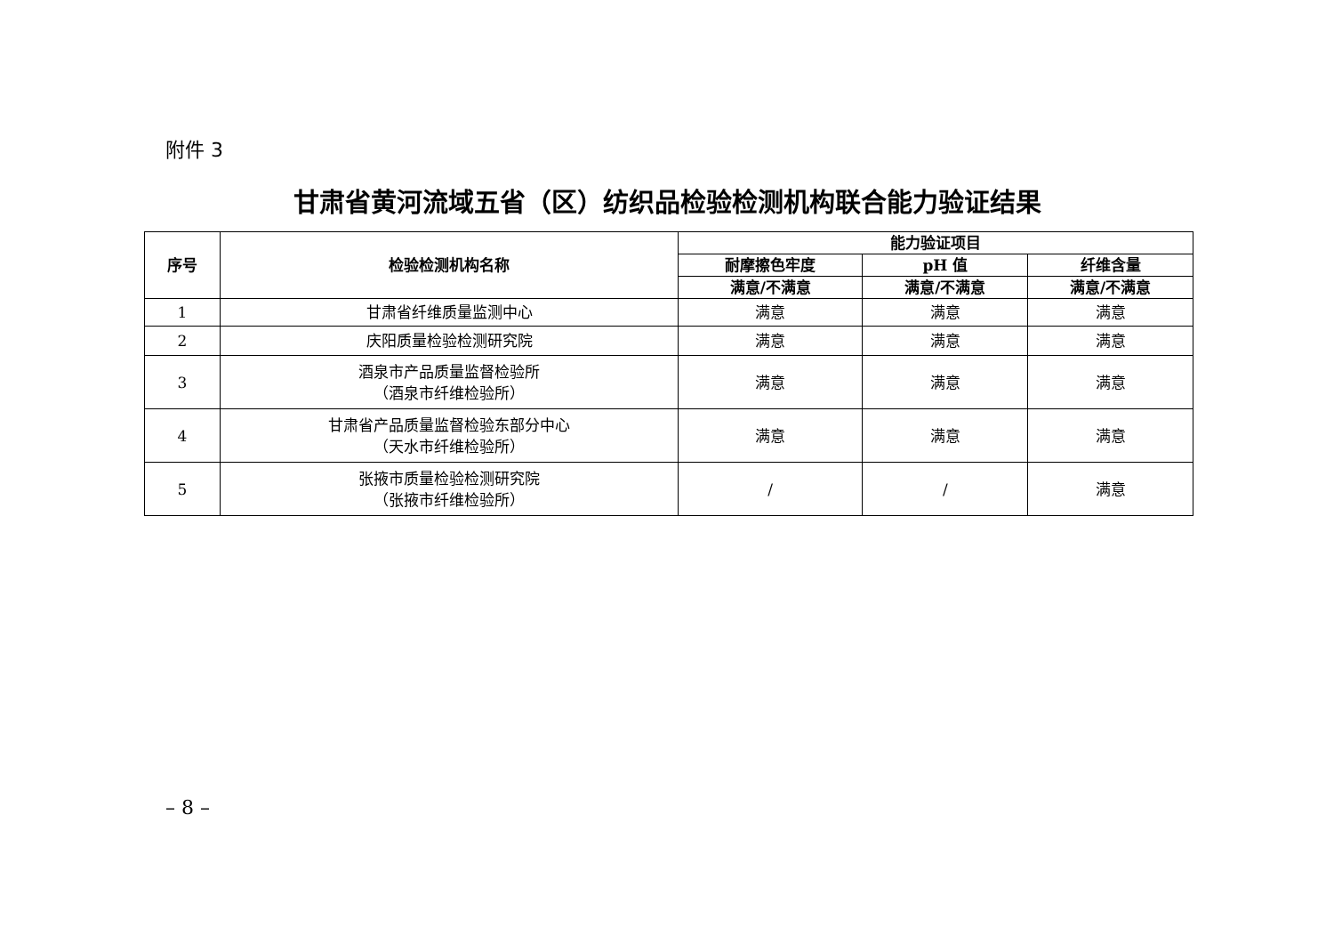附件 3
甘肃省黄河流域五省（区）纺织品检验检测机构联合能力验证结果
| 序号 | 检验检测机构名称 | 能力验证项目 | | |
| --- | --- | --- | --- | --- |
| | | 耐摩擦色牢度 | pH 值 | 纤维含量 |
| | | 满意/不满意 | 满意/不满意 | 满意/不满意 |
| 1 | 甘肃省纤维质量监测中心 | 满意 | 满意 | 满意 |
| 2 | 庆阳质量检验检测研究院 | 满意 | 满意 | 满意 |
| 3 | 酒泉市产品质量监督检验所 （酒泉市纤维检验所） | 满意 | 满意 | 满意 |
| 4 | 甘肃省产品质量监督检验东部分中心 （天水市纤维检验所） | 满意 | 满意 | 满意 |
| 5 | 张掖市质量检验检测研究院 （张掖市纤维检验所） | / | / | 满意 |
– 8 –